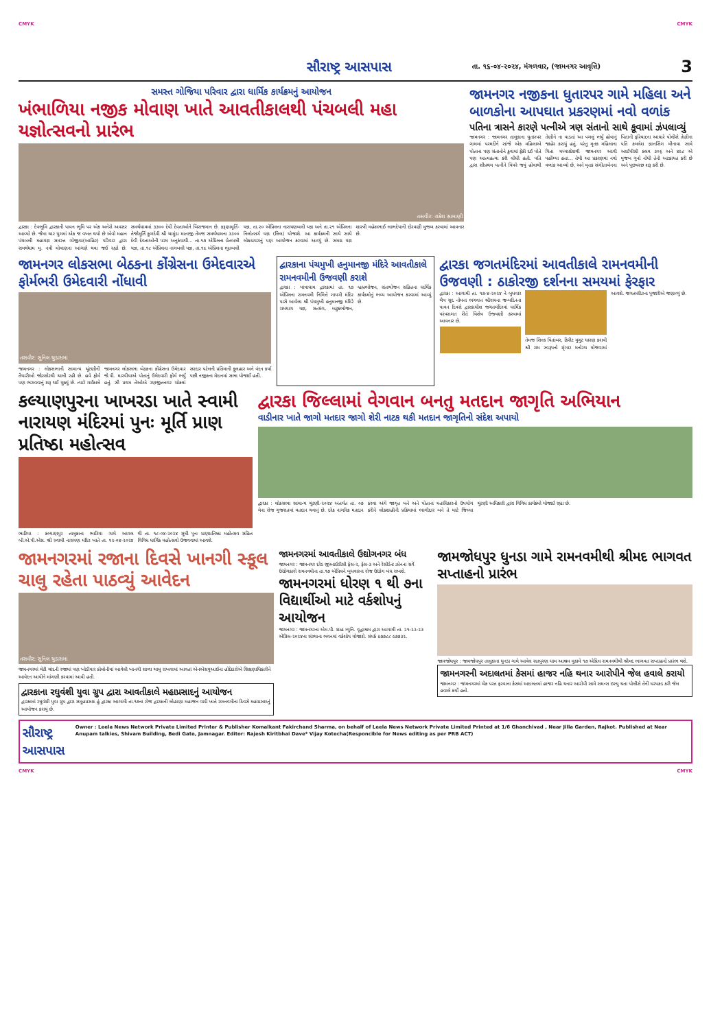CMYK CMYK
સૌરાષ્ટ્ર આસપાસ તા. ૧૬-૦૪-૨૦૨૪, મંગળવાર, (જામનગર આવૃત્તિ) 3
સમસ્ત ગોજિયા પરિવાર દ્વારા ધાર્મિક કાર્યક્રમનું આયોજન
ખંભાળિયા નજીક મોવાણ ખાતે આવતીકાલથી પંચબલી મહા યજ્ઞોત્સવનો પ્રારંભ
તસવીર: રાકેશ સામાણી
દ્વારકા : દેવભૂમિ દ્વારકાની પાવન ભૂમિ પર એક અનેરો અવસર આવ્યો છે. જેમા ચાર યુગમાં એક જ વખત થયો છે એવો મહાન પંચબલી મહાયજ્ઞ સમસ્ત ગોજીયા(આહિર) પરિવાર દ્વારા સમર્થધામ મુ. નવી મોવાણના આંગણે થવા જઈ રહ્યો છે. સમર્થધામમાં ૩૩૦૦ દેવી દેવતાઓને બિરાજમાન છે. કરૂણામૂર્તિ-તેજોમૂર્તિ કુળદેવી શ્રી ચામુંડા માતાજી તેમજ સમર્થધામના ૩૩૦૦ દેવી દેવતાઓની પરમ અનુકંપાથી... તા.૧૭ એપ્રિલના પ્રેતબલી યજ્ઞ, તા.૧૮ એપ્રિલના નાગબલી યજ્ઞ, તા.૧૯ એપ્રિલના ભુતબલી યજ્ઞ, તા.૨૦ એપ્રિલના નારાયણબલી યજ્ઞ અને તા.૨૧ એપ્રિલના નિલોત્સર્ગ યજ્ઞ (લિલ) યોજાશે. આ કાર્યક્રમની સાથે સાથે લોકડાયરાનું પણ આયોજન કરવામાં આવ્યું છે. સમગ્ર યજ્ઞ શાસ્ત્રી મહેશભાઈ લાભદેયાની દોરવણી મુજબ કરવામાં આવનાર છે.
જામનગર નજીકના ધુતારપર ગામે મહિલા અને બાળકોના આપઘાત પ્રકરણમાં નવો વળાંક
પતિના ત્રાસને કારણે પત્નીએ ત્રણ સંતાનો સાથે કૂવામાં ઝંપલાવ્યું
જામનગર : જામનગર તાલુકાના ધુતારપર ગામમાં પરમદીને સાંજે એક મહિલાએ પોતાના ત્રણ સંતાનોને કુવામાં ફેંકી દઈ પોતે પણ આત્મહત્યા કરી લીધી હતી. પતિ દ્વારા સૌપ્રથમ પત્નીને પિયરે જવું હોવાથી તેણીને ના પાડતાં આ પગલું ભર્યું હોવાનું જાહેર કરાયું હતું. પરંતુ મૃતક મહિલાના પિતા મધ્યપ્રદેશથી જામનગર આવી પહોંચ્યા હતા... તેથી આ પ્રકરણમાં નવો વળાંક આવ્યો છે, અને મૃતક સંગીતાબેનના પિતાની ફરિયાદના આધારે પોલીસે તેણીના પતિ કમલેશ જ્ઞાનસિંગ મીનાવા સામે આઈપીસી કલમ ૩૦૬ અને ૪૯૮ એ મુજબ ગુનો નોંધી તેની અટકાયત કરી છે અને પૂછપરછ શરૂ કરી છે.
જામનગર લોકસભા બેઠકના કોંગ્રેસના ઉમેદવારએ ફોર્મભરી ઉમેદવારી નોંધાવી
તસવીર: સુનિલ ચુડાસમા
જામનગર : લોકસભાની સામાન્ય ચૂંટણીની તૈયારીઓ જોરશોરથી ચાલી રહી છે. હવે ફોર્મ પણ ભરાવવાનું શરૂ થઈ ચુક્યું છે. ત્યારે ગઈકાલે જામનગર લોકસભા બેઠકના કોંગ્રેસના ઉમેદવાર જે.પી. મારવીયાએ પોતાનું ઉમેદવારી ફોર્મ ભર્યું હતું. સૌ પ્રથમ તેઓએ રણજીતનગર ચોકમાં સરદાર પટેલની પ્રતિમાની ફૂલહાર અને વંદન કર્યા પછી નજીકના મેદાનમાં સભા યોજાઈ હતી.
દ્વારકાના પંચમુખી હનુમાનજી મંદિરે આવતીકાલે રામનવમીની ઉજવણી કરાશે
દ્વારકા : યાત્રાધામ દ્વારકામાં તા. ૧૭ એપ્રિલના રામનવમી નિમિત્તે ગાયત્રી મંદિર પાસે આવેલા શ્રી પંચમુખી હનુમાનજી મંદિરે રામયાગ યજ્ઞ, સત્સંગ, બટુકભોજન, બ્રહ્મભોજન, સંતભોજન સહિતના ધાર્મિક કાર્યક્રમોનું ભવ્ય આયોજન કરવામાં આવ્યું છે.
દ્વારકા જગતમંદિરમાં આવતીકાલે રામનવમીની ઉજવણી : ઠાકોરજી દર્શનના સમયમાં ફેરફાર
દ્વારકા : આગામી તા. ૧૭-૪-૨૦૨૪ ને બુધવાર ચૈત્ર સુદ નોમના ભગવાન શ્રીરામના જન્મદિનના પાવન દિવસે દ્વારકાધીશ જગતમંદિરમાં ધાર્મિક પરંપરાગત રીતે વિશેષ ઉજવણી કરવામાં આવનાર છે.
તેમજ સિલ્ક પિતાંબર, કિરીટ મુગુટ ધારણ કરાવી શ્રી રામ સ્વરૂપનો શૃંગાર મનોરથ યોજવામાં આવશે. જગતમંદિરના પૂજારીએ જણાવ્યું છે.
કલ્યાણપુરના ખાખરડા ખાતે સ્વામી નારાયણ મંદિરમાં પુનઃ મૂર્તિ પ્રાણ પ્રતિષ્ઠા મહોત્સવ
ભાટિયા : કલ્યાણપુર તાલુકાના ભાટિયા ગામે આવલ બી.એ.પી.એસ. શ્રી સ્વામી નારાયણ મંદિર ખાતે તા. ૧૨-૦૪-૨૦૨૪ થી તા. ૧૮-૦૪-૨૦૨૪ સુધી પુનઃ પ્રાણપ્રતિષ્ઠા મહોત્સવ સહિત વિવિધ ધાર્મિક મહોત્સવો ઉજવવામાં આવશે.
દ્વારકા જિલ્લામાં વેગવાન બનતુ મતદાન જાગૃતિ અભિયાન
વાડીનાર ખાતે જાગો મતદાર જાગો શેરી નાટક થકી મતદાન જાગૃતિનો સંદેશ અપાયો
દ્વારકા : લોકસભા સામાન્ય ચૂંટણી-૨૦૨૪ અંતર્ગત તા. ૦૭ મેના રોજ ગુજરાતમાં મતદાન થવાનું છે. દરેક નાગરિક મતદાન કરવા અંગે જાગૃત બને અને પોતાના મતાધિકારનો ઉપયોગ કરીને લોકશાહીની પ્રક્રિયામાં ભાગીદાર બને તે માટે જિલ્લા ચૂંટણી અધિકારી દ્વારા વિવિધ કાર્યક્રમો યોજાઈ રહ્યા છે.
જામનગરમાં રજાના દિવસે ખાનગી સ્કૂલ ચાલુ રહેતા પાઠવ્યું આવેદન
તસવીર: સુનિલ ચુડાસમા
જામનગરમાં ચેટી ચાંદની રજામાં પણ ખોડીયાર કોલોનીમાં આવેલી ખાનગી શાળા ચાલુ રાખવામાં આવતાં એનએસયુઆઈના હોદેદારોએ શિક્ષણાધિકારીને આવેદન આપીને માંગણી કરવામાં આવી હતી.
દ્વારકાના રઘુવંશી યુવા ગ્રુપ દ્વારા આવતીકાલે મહાપ્રસાદનું આયોજન
દ્વારકામાં રઘુવંશી યુવા ગ્રુપ દ્વારા સમૂહપ્રસાદ હું દ્વારકા આગામી તા.૧૭ના રોજ દ્વારકાની લોહાણા મહાજન વાડી ખાતે રામનવમીના દિવસે મહાપ્રસાદનું આયોજન કરાયું છે.
જામનગરમાં આવતીકાલે ઉદ્યોગનગર બંધ
જામનગર : જામનગર દરેડ જીઆઈડીસી ફેસ-૨, ફેસ-૩ અને રેસીડેન્ટ ઝોનના સર્વે ઉદ્યોગકારો રામનવમીના તા.૧૭ એપ્રિલને બુધવારના રોજ ઉદ્યોગ બંધ રાખશે.
જામનગરમાં ધોરણ ૧ થી ૭ના વિદ્યાર્થીઓ માટે વર્કશોપનું આયોજન
જામનગર : જામનગરના એમ.પી. શાહ મ્યુનિ. વૃદ્ધાશ્રમ દ્વારા આગામી તા. ૨૧-૨૨-૨૩ એપ્રિલ-૨૦૨૪ના સંસ્થાના ભવનમાં વર્કશોપ યોજાશે. સંપર્ક ૯૭૭૮૮ ૯૭૭૩૨.
જામજોધપુર ધુનડા ગામે રામનવમીથી શ્રીમદ ભાગવત સપ્તાહનો પ્રારંભ
જામજોધપુર : જામજોધપુર તાલુકાના ધુનડા ગામે આવેલ સતપુરણ ધામ આશ્રમ મુકામે ૧૭ એપ્રિલ રામનવમીથી શ્રીમદ ભાગવત સપ્તાહનો પ્રારંભ થશે.
જામનગરની અદાલતમાં કેસમાં હાજર નહિ થનાર આરોપીને જેલ હવાલે કરાયો
જામનગર : જામનગરમાં ચેક પરત ફરવાના કેસમાં અદાલતમાં હાજર નહિ થનાર આરોપી સામે સમન્સ ઇસ્યુ થતા પોલીસે તેની ધરપકડ કરી જેલ હવાલે કર્યો હતો.
સૌરાષ્ટ્ર આસપાસ Owner : Leela News Network Private Limited Printer & Publisher Komalkant Fakirchand Sharma, on behalf of Leela News Network Private Limited Printed at 1/6 Ghanchivad , Near Jilla Garden, Rajkot. Published at Near Anupam talkies, Shivam Building, Bedi Gate, Jamnagar. Editor: Rajesh Kiritbhai Dave* Vijay Kotecha(Responcible for News editing as per PRB ACT)
CMYK CMYK